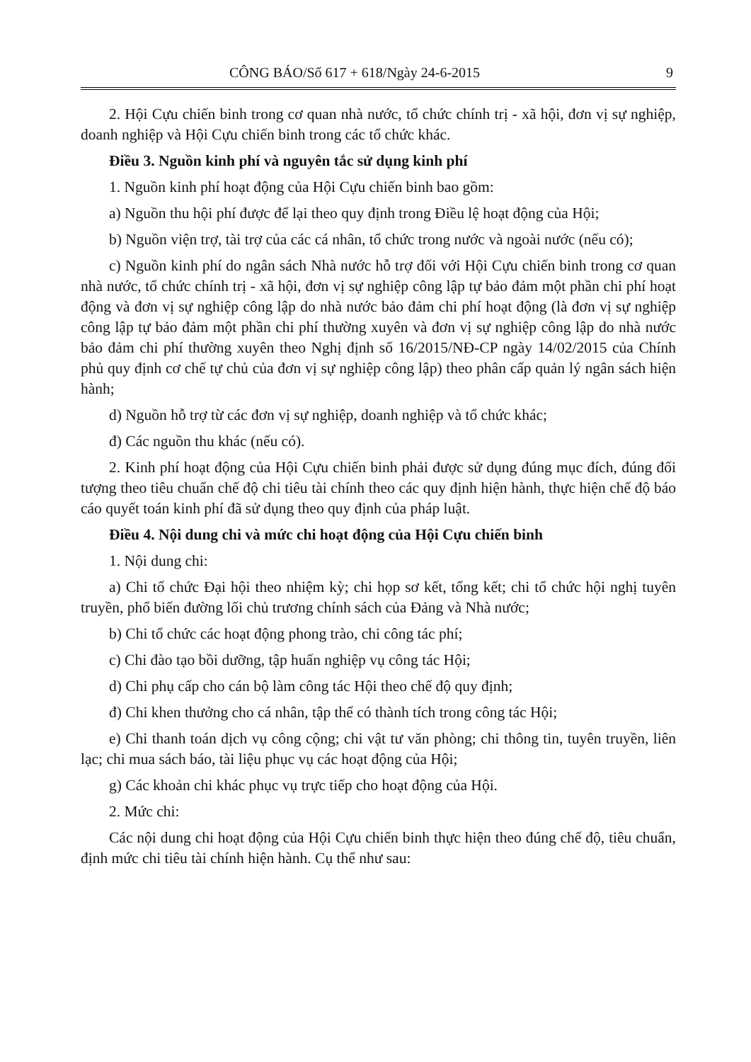CÔNG BÁO/Số 617 + 618/Ngày 24-6-2015 9
2. Hội Cựu chiến binh trong cơ quan nhà nước, tổ chức chính trị - xã hội, đơn vị sự nghiệp, doanh nghiệp và Hội Cựu chiến binh trong các tổ chức khác.
Điều 3. Nguồn kinh phí và nguyên tắc sử dụng kinh phí
1. Nguồn kinh phí hoạt động của Hội Cựu chiến binh bao gồm:
a) Nguồn thu hội phí được để lại theo quy định trong Điều lệ hoạt động của Hội;
b) Nguồn viện trợ, tài trợ của các cá nhân, tổ chức trong nước và ngoài nước (nếu có);
c) Nguồn kinh phí do ngân sách Nhà nước hỗ trợ đối với Hội Cựu chiến binh trong cơ quan nhà nước, tổ chức chính trị - xã hội, đơn vị sự nghiệp công lập tự bảo đảm một phần chi phí hoạt động và đơn vị sự nghiệp công lập do nhà nước bảo đảm chi phí hoạt động (là đơn vị sự nghiệp công lập tự bảo đảm một phần chi phí thường xuyên và đơn vị sự nghiệp công lập do nhà nước bảo đảm chi phí thường xuyên theo Nghị định số 16/2015/NĐ-CP ngày 14/02/2015 của Chính phủ quy định cơ chế tự chủ của đơn vị sự nghiệp công lập) theo phân cấp quản lý ngân sách hiện hành;
d) Nguồn hỗ trợ từ các đơn vị sự nghiệp, doanh nghiệp và tổ chức khác;
đ) Các nguồn thu khác (nếu có).
2. Kinh phí hoạt động của Hội Cựu chiến binh phải được sử dụng đúng mục đích, đúng đối tượng theo tiêu chuẩn chế độ chi tiêu tài chính theo các quy định hiện hành, thực hiện chế độ báo cáo quyết toán kinh phí đã sử dụng theo quy định của pháp luật.
Điều 4. Nội dung chi và mức chi hoạt động của Hội Cựu chiến binh
1. Nội dung chi:
a) Chi tổ chức Đại hội theo nhiệm kỳ; chi họp sơ kết, tổng kết; chi tổ chức hội nghị tuyên truyền, phổ biến đường lối chủ trương chính sách của Đảng và Nhà nước;
b) Chi tổ chức các hoạt động phong trào, chi công tác phí;
c) Chi đào tạo bồi dưỡng, tập huấn nghiệp vụ công tác Hội;
d) Chi phụ cấp cho cán bộ làm công tác Hội theo chế độ quy định;
đ) Chi khen thưởng cho cá nhân, tập thể có thành tích trong công tác Hội;
e) Chi thanh toán dịch vụ công cộng; chi vật tư văn phòng; chi thông tin, tuyên truyền, liên lạc; chi mua sách báo, tài liệu phục vụ các hoạt động của Hội;
g) Các khoản chi khác phục vụ trực tiếp cho hoạt động của Hội.
2. Mức chi:
Các nội dung chi hoạt động của Hội Cựu chiến binh thực hiện theo đúng chế độ, tiêu chuẩn, định mức chi tiêu tài chính hiện hành. Cụ thể như sau: